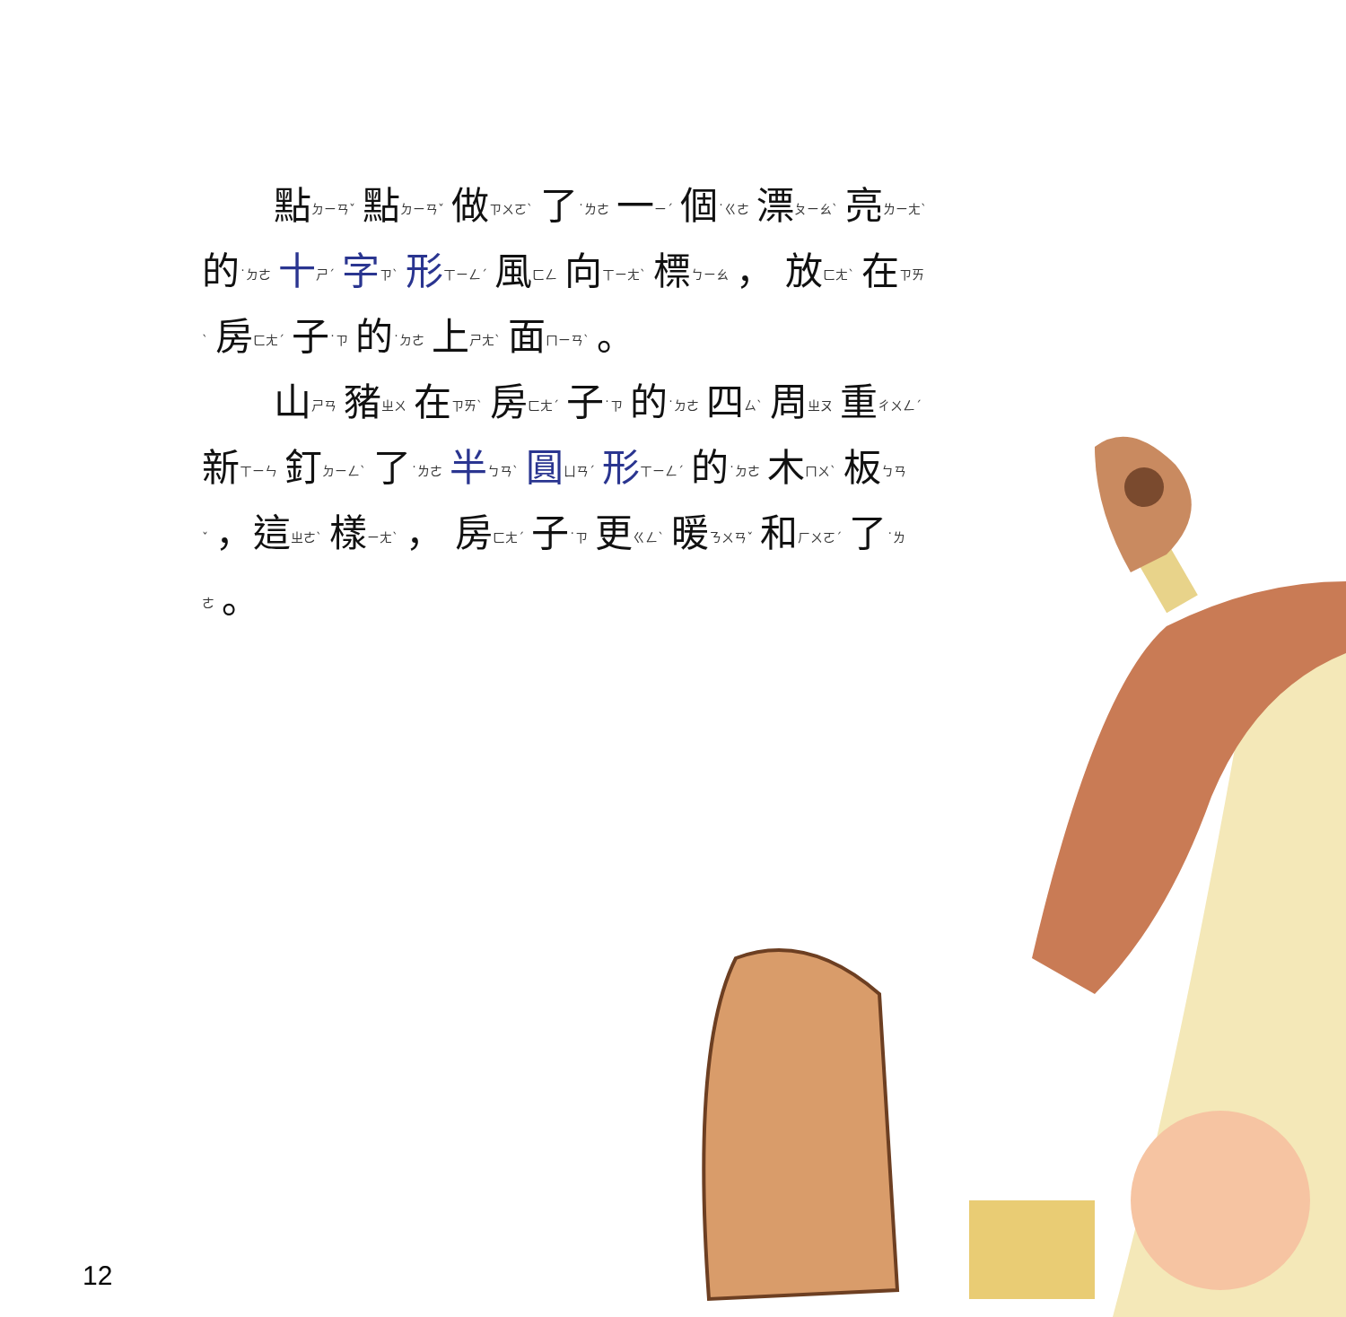點ㄉㄧㄢˇ 點ㄉㄧㄢˇ 做ㄗㄨㄛˋ 了˙ㄌㄜ 一ㄧˊ 個˙ㄍㄜ 漂ㄆㄧㄠˋ 亮ㄌㄧㄤˋ 的˙ㄉㄜ 十ㄕˊ 字ㄗˋ 形ㄒㄧㄥˊ 風ㄈㄥ 向ㄒㄧㄤˋ 標ㄅㄧㄠ ， 放ㄈㄤˋ 在ㄗㄞˋ 房ㄈㄤˊ 子˙ㄗ 的˙ㄉㄜ 上ㄕㄤˋ 面ㄇㄧㄢˋ 。
山ㄕㄢ 豬ㄓㄨ 在ㄗㄞˋ 房ㄈㄤˊ 子˙ㄗ 的˙ㄉㄜ 四ㄙˋ 周ㄓㄡ 重ㄔㄨㄥˊ 新ㄒㄧㄣ 釘ㄉㄧㄥˋ 了˙ㄌㄜ 半ㄅㄢˋ 圓ㄩㄢˊ 形ㄒㄧㄥˊ 的˙ㄉㄜ 木ㄇㄨˋ 板ㄅㄢˇ ，這ㄓㄜˋ 樣ㄧㄤˋ ， 房ㄈㄤˊ 子˙ㄗ 更ㄍㄥˋ 暖ㄋㄨㄢˇ 和ㄏㄨㄛˊ 了˙ㄌㄜ 。
12